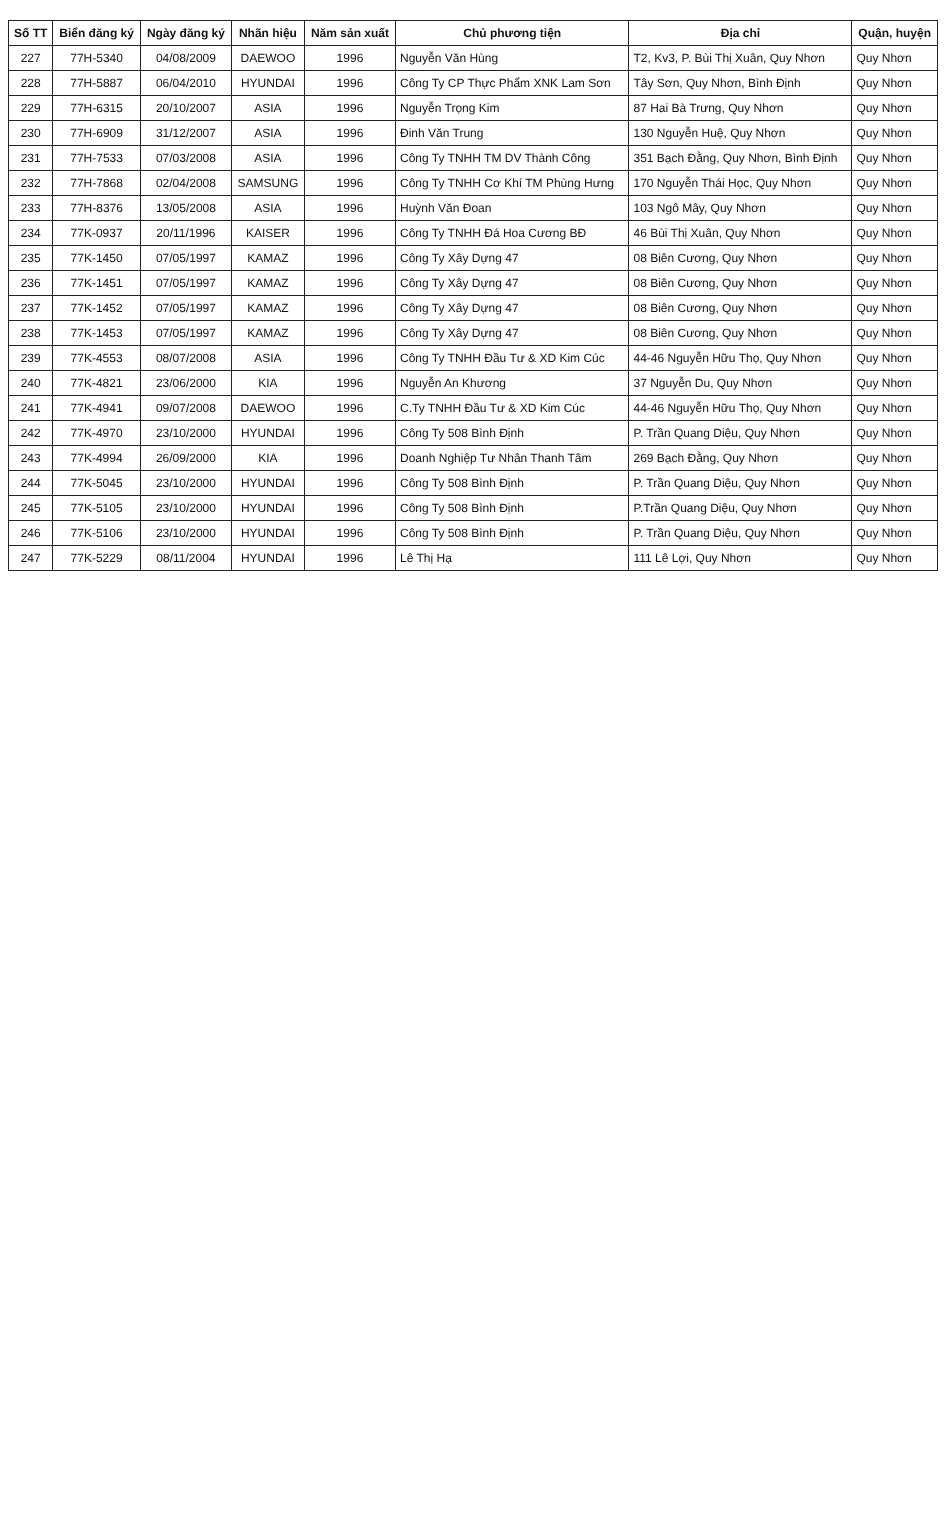| Số TT | Biển đăng ký | Ngày đăng ký | Nhãn hiệu | Năm sản xuất | Chủ phương tiện | Địa chỉ | Quận, huyện |
| --- | --- | --- | --- | --- | --- | --- | --- |
| 227 | 77H-5340 | 04/08/2009 | DAEWOO | 1996 | Nguyễn Văn Hùng | T2, Kv3, P. Bùi Thị Xuân, Quy Nhơn | Quy Nhơn |
| 228 | 77H-5887 | 06/04/2010 | HYUNDAI | 1996 | Công Ty CP Thực Phẩm XNK Lam Sơn | Tây Sơn, Quy Nhơn, Bình Định | Quy Nhơn |
| 229 | 77H-6315 | 20/10/2007 | ASIA | 1996 | Nguyễn Trọng Kim | 87 Hai Bà Trưng, Quy Nhơn | Quy Nhơn |
| 230 | 77H-6909 | 31/12/2007 | ASIA | 1996 | Đinh Văn Trung | 130 Nguyễn Huệ, Quy Nhơn | Quy Nhơn |
| 231 | 77H-7533 | 07/03/2008 | ASIA | 1996 | Công Ty TNHH TM DV Thành Công | 351 Bạch Đằng, Quy Nhơn, Bình Định | Quy Nhơn |
| 232 | 77H-7868 | 02/04/2008 | SAMSUNG | 1996 | Công Ty TNHH Cơ Khí TM Phùng Hưng | 170 Nguyễn Thái Học, Quy Nhơn | Quy Nhơn |
| 233 | 77H-8376 | 13/05/2008 | ASIA | 1996 | Huỳnh Văn Đoan | 103 Ngô Mây, Quy Nhơn | Quy Nhơn |
| 234 | 77K-0937 | 20/11/1996 | KAISER | 1996 | Công Ty TNHH Đá Hoa Cương BĐ | 46 Bùi Thị Xuân, Quy Nhơn | Quy Nhơn |
| 235 | 77K-1450 | 07/05/1997 | KAMAZ | 1996 | Công Ty Xây Dựng 47 | 08 Biên Cương, Quy Nhơn | Quy Nhơn |
| 236 | 77K-1451 | 07/05/1997 | KAMAZ | 1996 | Công Ty Xây Dựng 47 | 08 Biên Cương, Quy Nhơn | Quy Nhơn |
| 237 | 77K-1452 | 07/05/1997 | KAMAZ | 1996 | Công Ty Xây Dựng 47 | 08 Biên Cương, Quy Nhơn | Quy Nhơn |
| 238 | 77K-1453 | 07/05/1997 | KAMAZ | 1996 | Công Ty Xây Dựng 47 | 08 Biên Cương, Quy Nhơn | Quy Nhơn |
| 239 | 77K-4553 | 08/07/2008 | ASIA | 1996 | Công Ty TNHH Đầu Tư & XD Kim Cúc | 44-46 Nguyễn Hữu Thọ, Quy Nhơn | Quy Nhơn |
| 240 | 77K-4821 | 23/06/2000 | KIA | 1996 | Nguyễn An Khương | 37 Nguyễn Du, Quy Nhơn | Quy Nhơn |
| 241 | 77K-4941 | 09/07/2008 | DAEWOO | 1996 | C.Ty TNHH Đầu Tư & XD Kim Cúc | 44-46 Nguyễn Hữu Thọ, Quy Nhơn | Quy Nhơn |
| 242 | 77K-4970 | 23/10/2000 | HYUNDAI | 1996 | Công Ty 508 Bình Định | P. Trần Quang Diệu, Quy Nhơn | Quy Nhơn |
| 243 | 77K-4994 | 26/09/2000 | KIA | 1996 | Doanh Nghiệp Tư Nhân Thanh Tâm | 269 Bạch Đằng, Quy Nhơn | Quy Nhơn |
| 244 | 77K-5045 | 23/10/2000 | HYUNDAI | 1996 | Công Ty 508 Bình Định | P. Trần Quang Diệu, Quy Nhơn | Quy Nhơn |
| 245 | 77K-5105 | 23/10/2000 | HYUNDAI | 1996 | Công Ty 508 Bình Định | P.Trần Quang Diệu, Quy Nhơn | Quy Nhơn |
| 246 | 77K-5106 | 23/10/2000 | HYUNDAI | 1996 | Công Ty 508 Bình Định | P. Trần Quang Diệu, Quy Nhơn | Quy Nhơn |
| 247 | 77K-5229 | 08/11/2004 | HYUNDAI | 1996 | Lê Thị Hạ | 111 Lê Lợi, Quy Nhơn | Quy Nhơn |